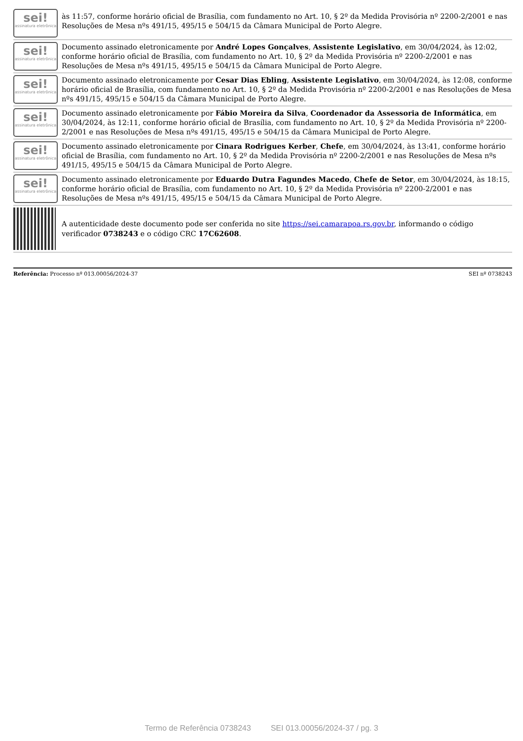| sei! assinatura eletrônica | às 11:57, conforme horário oficial de Brasília, com fundamento no Art. 10, § 2º da Medida Provisória nº 2200-2/2001 e nas Resoluções de Mesa nºs 491/15, 495/15 e 504/15 da Câmara Municipal de Porto Alegre. |
| sei! assinatura eletrônica | Documento assinado eletronicamente por André Lopes Gonçalves , Assistente Legislativo , em 30/04/2024, às 12:02, conforme horário oficial de Brasília, com fundamento no Art. 10, § 2º da Medida Provisória nº 2200-2/2001 e nas Resoluções de Mesa nºs 491/15, 495/15 e 504/15 da Câmara Municipal de Porto Alegre. |
| sei! assinatura eletrônica | Documento assinado eletronicamente por Cesar Dias Ebling , Assistente Legislativo , em 30/04/2024, às 12:08, conforme horário oficial de Brasília, com fundamento no Art. 10, § 2º da Medida Provisória nº 2200-2/2001 e nas Resoluções de Mesa nºs 491/15, 495/15 e 504/15 da Câmara Municipal de Porto Alegre. |
| sei! assinatura eletrônica | Documento assinado eletronicamente por Fábio Moreira da Silva , Coordenador da Assessoria de Informática , em 30/04/2024, às 12:11, conforme horário oficial de Brasília, com fundamento no Art. 10, § 2º da Medida Provisória nº 2200-2/2001 e nas Resoluções de Mesa nºs 491/15, 495/15 e 504/15 da Câmara Municipal de Porto Alegre. |
| sei! assinatura eletrônica | Documento assinado eletronicamente por Cinara Rodrigues Kerber , Chefe , em 30/04/2024, às 13:41, conforme horário oficial de Brasília, com fundamento no Art. 10, § 2º da Medida Provisória nº 2200-2/2001 e nas Resoluções de Mesa nºs 491/15, 495/15 e 504/15 da Câmara Municipal de Porto Alegre. |
| sei! assinatura eletrônica | Documento assinado eletronicamente por Eduardo Dutra Fagundes Macedo , Chefe de Setor , em 30/04/2024, às 18:15, conforme horário oficial de Brasília, com fundamento no Art. 10, § 2º da Medida Provisória nº 2200-2/2001 e nas Resoluções de Mesa nºs 491/15, 495/15 e 504/15 da Câmara Municipal de Porto Alegre. |
| | A autenticidade deste documento pode ser conferida no site https://sei.camarapoa.rs.gov.br , informando o código verificador 0738243 e o código CRC 17C62608 . |
Referência: Processo nº 013.00056/2024-37 SEI nº 0738243
Termo de Referência 0738243 SEI 013.00056/2024-37 / pg. 3